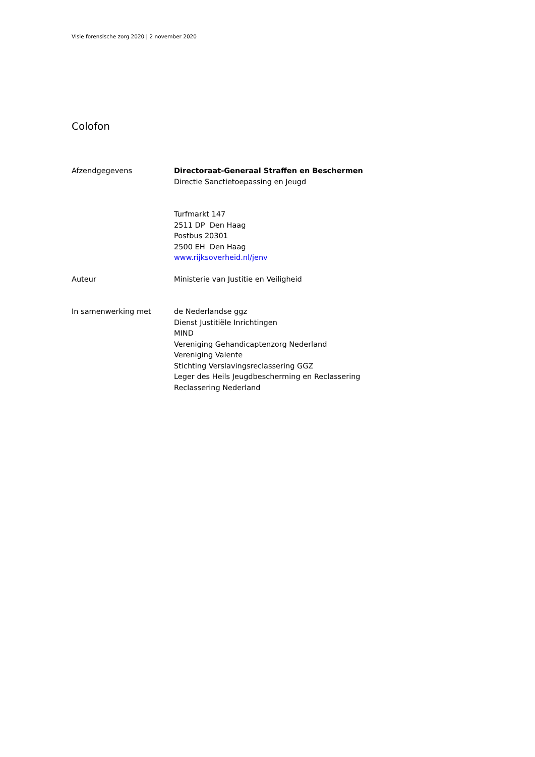Visie forensische zorg 2020 | 2 november 2020
Colofon
Afzendgegevens Directoraat-Generaal Straffen en Beschermen
Directie Sanctietoepassing en Jeugd
Turfmarkt 147
2511 DP Den Haag
Postbus 20301
2500 EH Den Haag
www.rijksoverheid.nl/jenv
Auteur Ministerie van Justitie en Veiligheid
In samenwerking met de Nederlandse ggz
Dienst Justitiële Inrichtingen
MIND
Vereniging Gehandicaptenzorg Nederland
Vereniging Valente
Stichting Verslavingsreclassering GGZ
Leger des Heils Jeugdbescherming en Reclassering
Reclassering Nederland